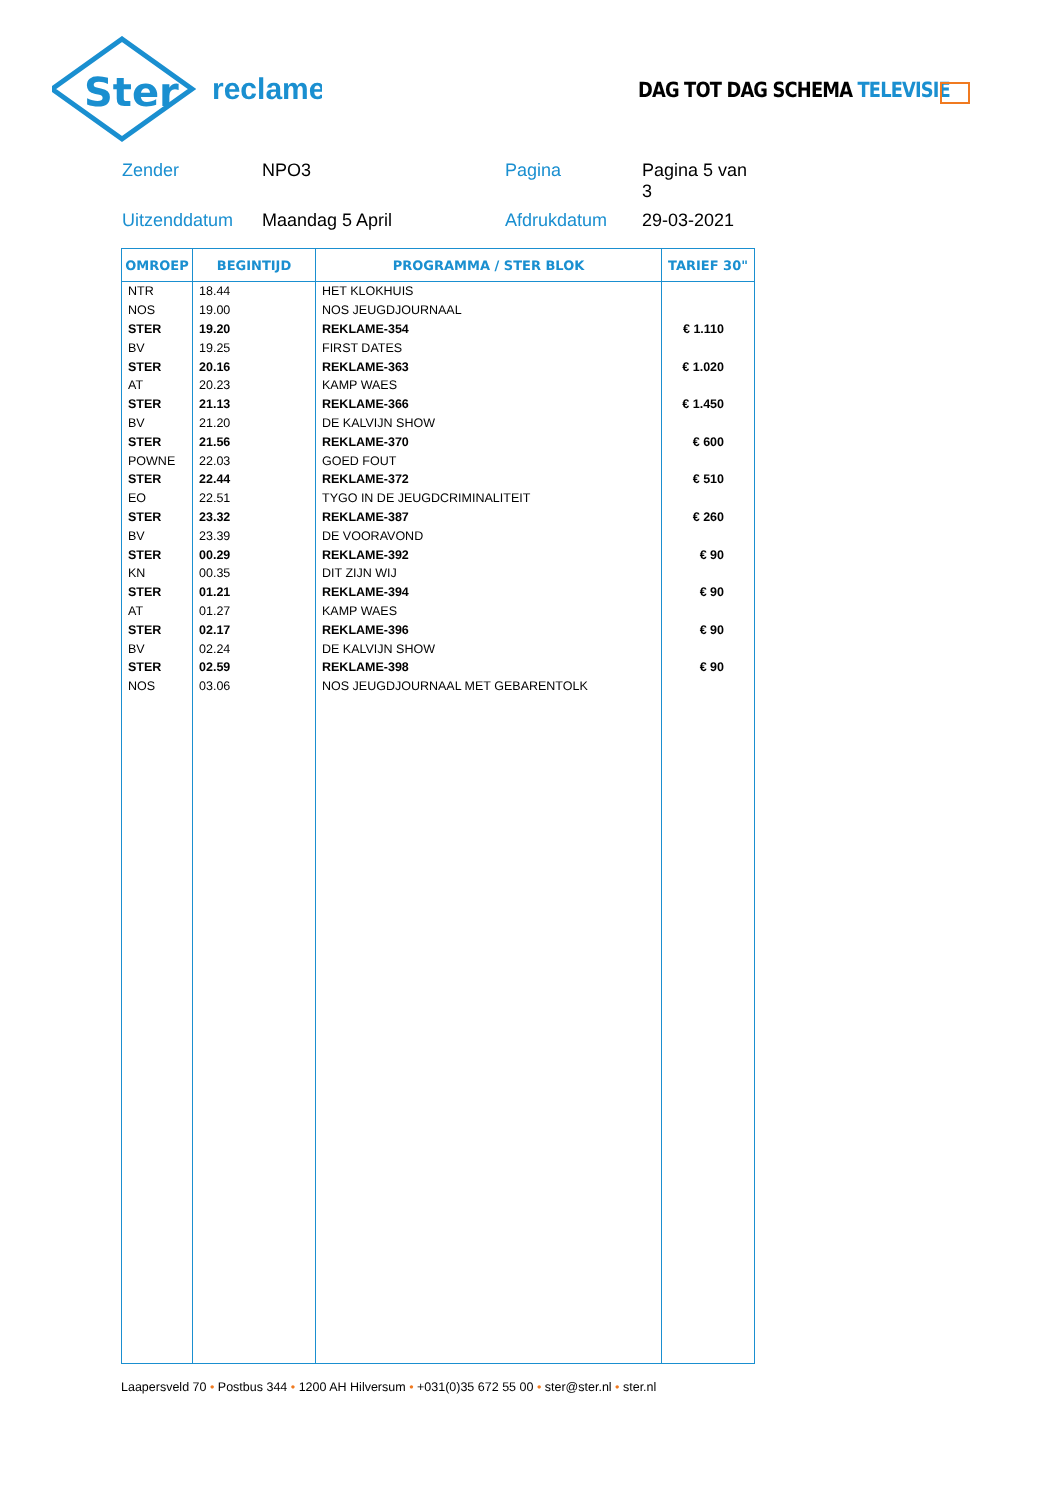Ster
reclame
DAG TOT DAG SCHEMA TELEVISIE
Zender
NPO3
Pagina
Pagina 5 van 3
Uitzenddatum
Maandag 5 April
Afdrukdatum
29-03-2021
| OMROEP | BEGINTIJD | PROGRAMMA / STER BLOK | TARIEF 30" |
| --- | --- | --- | --- |
| NTR | 18.44 | HET KLOKHUIS | |
| NOS | 19.00 | NOS JEUGDJOURNAAL | |
| STER | 19.20 | REKLAME-354 | € 1.110 |
| BV | 19.25 | FIRST DATES | |
| STER | 20.16 | REKLAME-363 | € 1.020 |
| AT | 20.23 | KAMP WAES | |
| STER | 21.13 | REKLAME-366 | € 1.450 |
| BV | 21.20 | DE KALVIJN SHOW | |
| STER | 21.56 | REKLAME-370 | € 600 |
| POWNE | 22.03 | GOED FOUT | |
| STER | 22.44 | REKLAME-372 | € 510 |
| EO | 22.51 | TYGO IN DE JEUGDCRIMINALITEIT | |
| STER | 23.32 | REKLAME-387 | € 260 |
| BV | 23.39 | DE VOORAVOND | |
| STER | 00.29 | REKLAME-392 | € 90 |
| KN | 00.35 | DIT ZIJN WIJ | |
| STER | 01.21 | REKLAME-394 | € 90 |
| AT | 01.27 | KAMP WAES | |
| STER | 02.17 | REKLAME-396 | € 90 |
| BV | 02.24 | DE KALVIJN SHOW | |
| STER | 02.59 | REKLAME-398 | € 90 |
| NOS | 03.06 | NOS JEUGDJOURNAAL MET GEBARENTOLK | |
Laapersveld 70 • Postbus 344 • 1200 AH Hilversum • +031(0)35 672 55 00 • ster@ster.nl • ster.nl